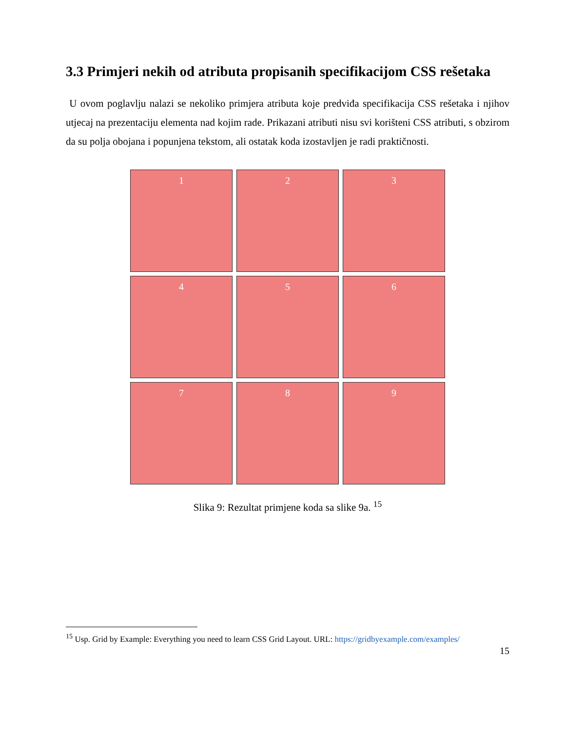3.3 Primjeri nekih od atributa propisanih specifikacijom CSS rešetaka
U ovom poglavlju nalazi se nekoliko primjera atributa koje predviđa specifikacija CSS rešetaka i njihov utjecaj na prezentaciju elementa nad kojim rade. Prikazani atributi nisu svi korišteni CSS atributi, s obzirom da su polja obojana i popunjena tekstom, ali ostatak koda izostavljen je radi praktičnosti.
1
2
3
4
5
6
7
8
9
Slika 9: Rezultat primjene koda sa slike 9a. <sup>15</sup>
<sup>15</sup> Usp. Grid by Example: Everything you need to learn CSS Grid Layout. URL: https://gridbyexample.com/examples/
15